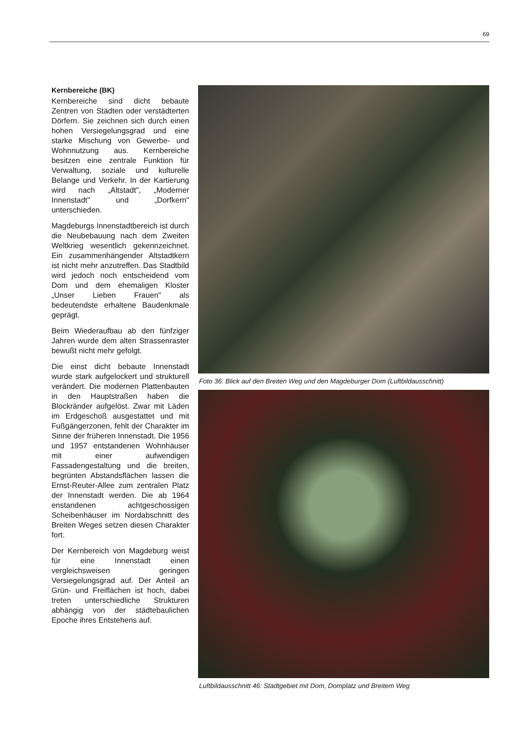69
Kernbereiche (BK)
Kernbereiche sind dicht bebaute Zentren von Städten oder verstädterten Dörfern. Sie zeichnen sich durch einen hohen Versiegelungsgrad und eine starke Mischung von Gewerbe- und Wohnnutzung aus. Kernbereiche besitzen eine zentrale Funktion für Verwaltung, soziale und kulturelle Belange und Verkehr. In der Kartierung wird nach „Altstadt", „Moderner Innenstadt" und „Dorfkern" unterschieden.
Magdeburgs Innenstadtbereich ist durch die Neubebauung nach dem Zweiten Weltkrieg wesentlich gekennzeichnet. Ein zusammenhängender Altstadtkern ist nicht mehr anzutreffen. Das Stadtbild wird jedoch noch entscheidend vom Dom und dem ehemaligen Kloster „Unser Lieben Frauen" als bedeutendste erhaltene Baudenkmale geprägt.
Beim Wiederaufbau ab den fünfziger Jahren wurde dem alten Strassenraster bewußt nicht mehr gefolgt.
Die einst dicht bebaute Innenstadt wurde stark aufgelockert und strukturell verändert. Die modernen Plattenbauten in den Hauptstraßen haben die Blockränder aufgelöst. Zwar mit Läden im Erdgeschoß ausgestattet und mit Fußgängerzonen, fehlt der Charakter im Sinne der früheren Innenstadt. Die 1956 und 1957 entstandenen Wohnhäuser mit einer aufwendigen Fassadengestaltung und die breiten, begrünten Abstandsflächen lassen die Ernst-Reuter-Allee zum zentralen Platz der Innenstadt werden. Die ab 1964 enstandenen achtgeschossigen Scheibenhäuser im Nordabschnitt des Breiten Weges setzen diesen Charakter fort.
Der Kernbereich von Magdeburg weist für eine Innenstadt einen vergleichsweisen geringen Versiegelungsgrad auf. Der Anteil an Grün- und Freiflächen ist hoch, dabei treten unterschiedliche Strukturen abhängig von der städtebaulichen Epoche ihres Entstehens auf.
Foto 36: Blick auf den Breiten Weg und den Magdeburger Dom (Luftbildausschnitt)
Luftbildausschnitt 46: Stadtgebiet mit Dom, Domplatz und Breitem Weg